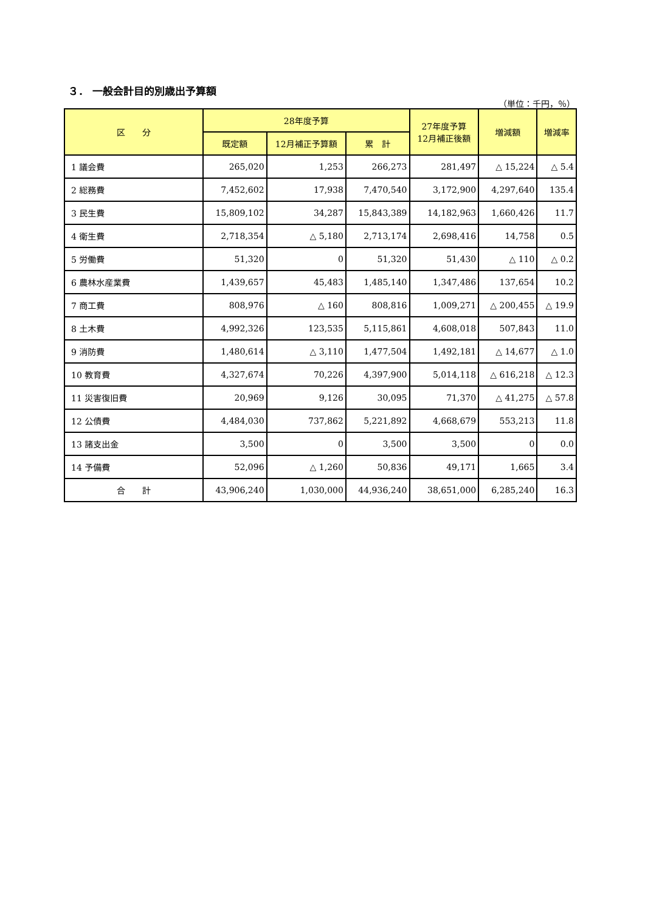３． 一般会計目的別歳出予算額
（単位：千円，％）
| 区 分 | 28年度予算 | | | 27年度予算 12月補正後額 | 増減額 | 増減率 |
| --- | --- | --- | --- | --- | --- | --- |
| | 既定額 | 12月補正予算額 | 累 計 | | | |
| 1 議会費 | 265,020 | 1,253 | 266,273 | 281,497 | △ 15,224 | △ 5.4 |
| 2 総務費 | 7,452,602 | 17,938 | 7,470,540 | 3,172,900 | 4,297,640 | 135.4 |
| 3 民生費 | 15,809,102 | 34,287 | 15,843,389 | 14,182,963 | 1,660,426 | 11.7 |
| 4 衛生費 | 2,718,354 | △ 5,180 | 2,713,174 | 2,698,416 | 14,758 | 0.5 |
| 5 労働費 | 51,320 | 0 | 51,320 | 51,430 | △ 110 | △ 0.2 |
| 6 農林水産業費 | 1,439,657 | 45,483 | 1,485,140 | 1,347,486 | 137,654 | 10.2 |
| 7 商工費 | 808,976 | △ 160 | 808,816 | 1,009,271 | △ 200,455 | △ 19.9 |
| 8 土木費 | 4,992,326 | 123,535 | 5,115,861 | 4,608,018 | 507,843 | 11.0 |
| 9 消防費 | 1,480,614 | △ 3,110 | 1,477,504 | 1,492,181 | △ 14,677 | △ 1.0 |
| 10 教育費 | 4,327,674 | 70,226 | 4,397,900 | 5,014,118 | △ 616,218 | △ 12.3 |
| 11 災害復旧費 | 20,969 | 9,126 | 30,095 | 71,370 | △ 41,275 | △ 57.8 |
| 12 公債費 | 4,484,030 | 737,862 | 5,221,892 | 4,668,679 | 553,213 | 11.8 |
| 13 諸支出金 | 3,500 | 0 | 3,500 | 3,500 | 0 | 0.0 |
| 14 予備費 | 52,096 | △ 1,260 | 50,836 | 49,171 | 1,665 | 3.4 |
| 合 計 | 43,906,240 | 1,030,000 | 44,936,240 | 38,651,000 | 6,285,240 | 16.3 |